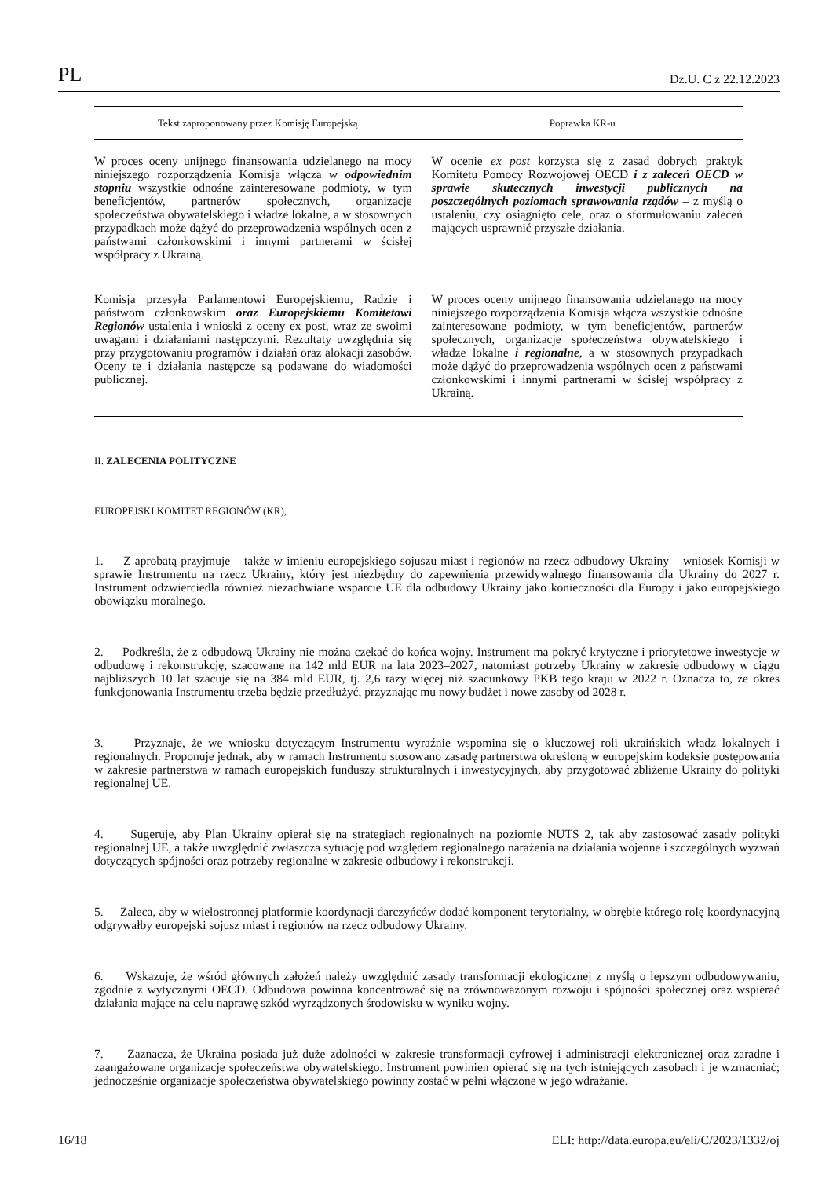PL Dz.U. C z 22.12.2023
| Tekst zaproponowany przez Komisję Europejską | Poprawka KR-u |
| --- | --- |
| W proces oceny unijnego finansowania udzielanego na mocy niniejszego rozporządzenia Komisja włącza w odpowiednim stopniu wszystkie odnośne zainteresowane podmioty, w tym beneficjentów, partnerów społecznych, organizacje społeczeństwa obywatelskiego i władze lokalne, a w stosownych przypadkach może dążyć do przeprowadzenia wspólnych ocen z państwami członkowskimi i innymi partnerami w ścisłej współpracy z Ukrainą. | W ocenie ex post korzysta się z zasad dobrych praktyk Komitetu Pomocy Rozwojowej OECD i z zaleceń OECD w sprawie skutecznych inwestycji publicznych na poszczególnych poziomach sprawowania rządów – z myślą o ustaleniu, czy osiągnięto cele, oraz o sformułowaniu zaleceń mających usprawnić przyszłe działania. |
| Komisja przesyła Parlamentowi Europejskiemu, Radzie i państwom członkowskim oraz Europejskiemu Komitetowi Regionów ustalenia i wnioski z oceny ex post, wraz ze swoimi uwagami i działaniami następczymi. Rezultaty uwzględnia się przy przygotowaniu programów i działań oraz alokacji zasobów. Oceny te i działania następcze są podawane do wiadomości publicznej. | W proces oceny unijnego finansowania udzielanego na mocy niniejszego rozporządzenia Komisja włącza wszystkie odnośne zainteresowane podmioty, w tym beneficjentów, partnerów społecznych, organizacje społeczeństwa obywatelskiego i władze lokalne i regionalne , a w stosownych przypadkach może dążyć do przeprowadzenia wspólnych ocen z państwami członkowskimi i innymi partnerami w ścisłej współpracy z Ukrainą. |
II. ZALECENIA POLITYCZNE
EUROPEJSKI KOMITET REGIONÓW (KR),
1. Z aprobatą przyjmuje – także w imieniu europejskiego sojuszu miast i regionów na rzecz odbudowy Ukrainy – wniosek Komisji w sprawie Instrumentu na rzecz Ukrainy, który jest niezbędny do zapewnienia przewidywalnego finansowania dla Ukrainy do 2027 r. Instrument odzwierciedla również niezachwiane wsparcie UE dla odbudowy Ukrainy jako konieczności dla Europy i jako europejskiego obowiązku moralnego.
2. Podkreśla, że z odbudową Ukrainy nie można czekać do końca wojny. Instrument ma pokryć krytyczne i priorytetowe inwestycje w odbudowę i rekonstrukcję, szacowane na 142 mld EUR na lata 2023–2027, natomiast potrzeby Ukrainy w zakresie odbudowy w ciągu najbliższych 10 lat szacuje się na 384 mld EUR, tj. 2,6 razy więcej niż szacunkowy PKB tego kraju w 2022 r. Oznacza to, że okres funkcjonowania Instrumentu trzeba będzie przedłużyć, przyznając mu nowy budżet i nowe zasoby od 2028 r.
3. Przyznaje, że we wniosku dotyczącym Instrumentu wyraźnie wspomina się o kluczowej roli ukraińskich władz lokalnych i regionalnych. Proponuje jednak, aby w ramach Instrumentu stosowano zasadę partnerstwa określoną w europejskim kodeksie postępowania w zakresie partnerstwa w ramach europejskich funduszy strukturalnych i inwestycyjnych, aby przygotować zbliżenie Ukrainy do polityki regionalnej UE.
4. Sugeruje, aby Plan Ukrainy opierał się na strategiach regionalnych na poziomie NUTS 2, tak aby zastosować zasady polityki regionalnej UE, a także uwzględnić zwłaszcza sytuację pod względem regionalnego narażenia na działania wojenne i szczególnych wyzwań dotyczących spójności oraz potrzeby regionalne w zakresie odbudowy i rekonstrukcji.
5. Zaleca, aby w wielostronnej platformie koordynacji darczyńców dodać komponent terytorialny, w obrębie którego rolę koordynacyjną odgrywałby europejski sojusz miast i regionów na rzecz odbudowy Ukrainy.
6. Wskazuje, że wśród głównych założeń należy uwzględnić zasady transformacji ekologicznej z myślą o lepszym odbudowywaniu, zgodnie z wytycznymi OECD. Odbudowa powinna koncentrować się na zrównoważonym rozwoju i spójności społecznej oraz wspierać działania mające na celu naprawę szkód wyrządzonych środowisku w wyniku wojny.
7. Zaznacza, że Ukraina posiada już duże zdolności w zakresie transformacji cyfrowej i administracji elektronicznej oraz zaradne i zaangażowane organizacje społeczeństwa obywatelskiego. Instrument powinien opierać się na tych istniejących zasobach i je wzmacniać; jednocześnie organizacje społeczeństwa obywatelskiego powinny zostać w pełni włączone w jego wdrażanie.
16/18 ELI: http://data.europa.eu/eli/C/2023/1332/oj